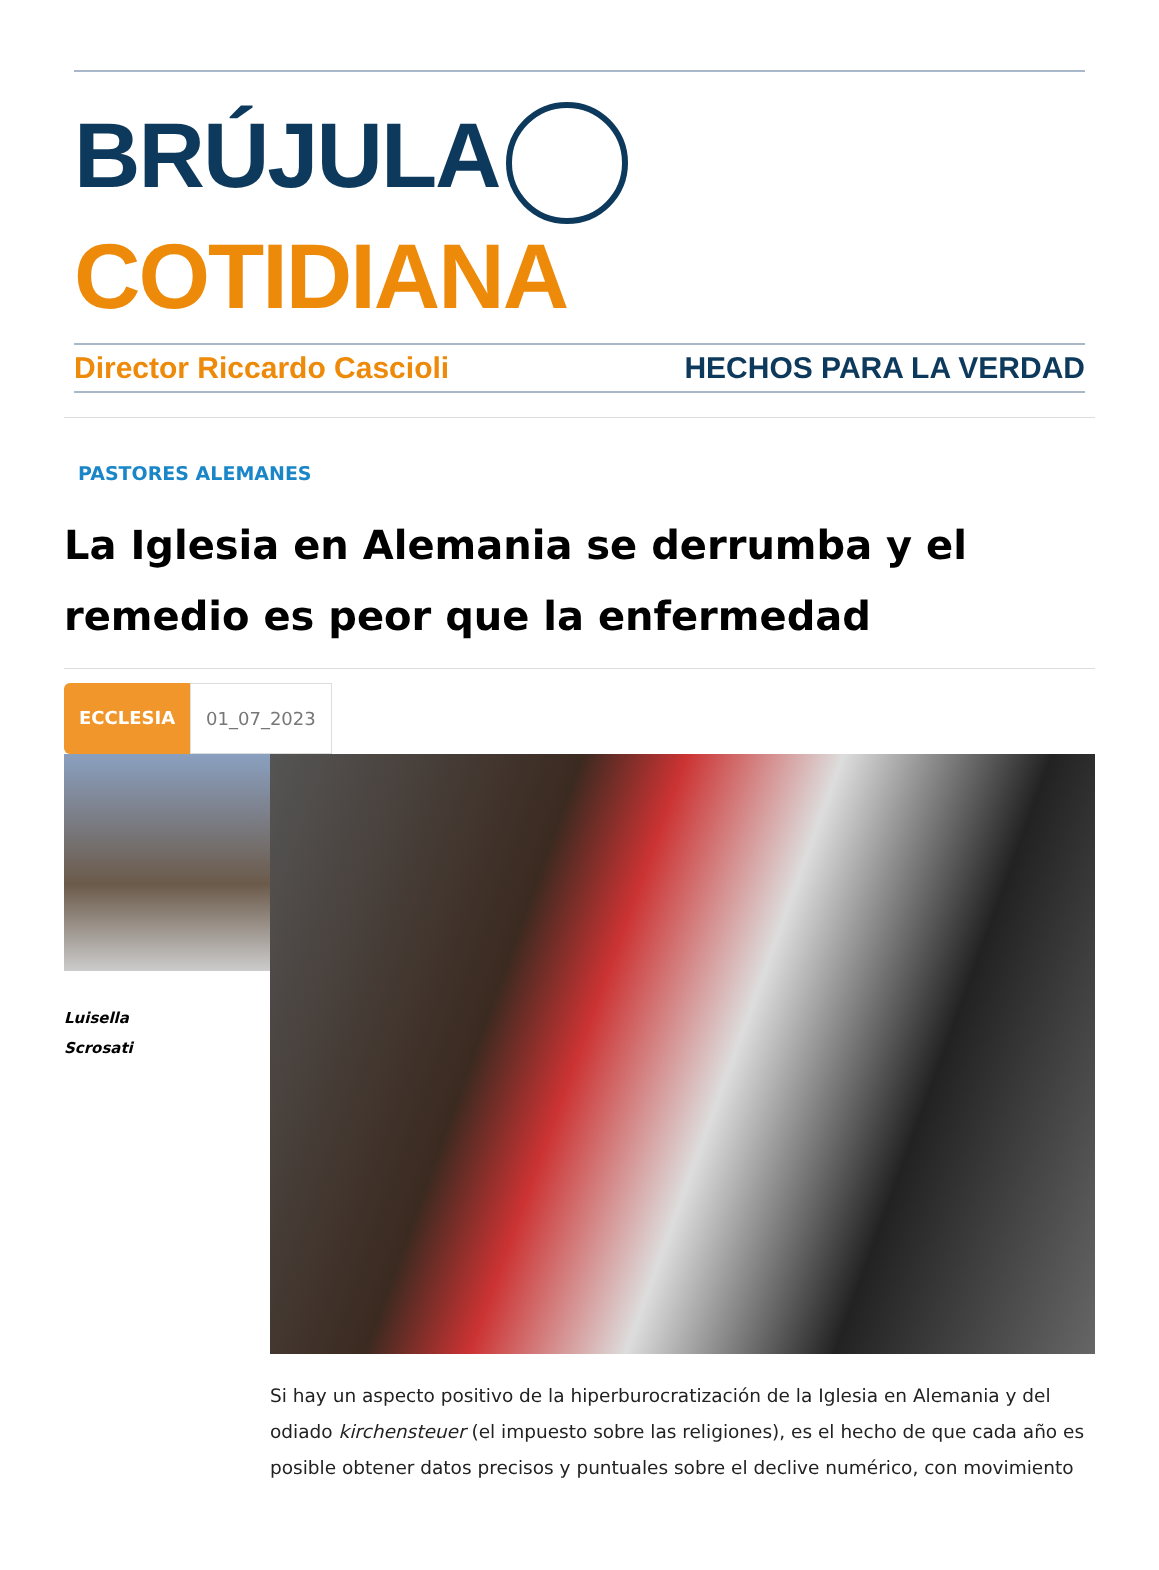BRÚJULA COTIDIANA
Director Riccardo Cascioli HECHOS PARA LA VERDAD
PASTORES ALEMANES
La Iglesia en Alemania se derrumba y el remedio es peor que la enfermedad
ECCLESIA 01_07_2023
Luisella
Scrosati
Si hay un aspecto positivo de la hiperburocratización de la Iglesia en Alemania y del odiado kirchensteuer (el impuesto sobre las religiones), es el hecho de que cada año es posible obtener datos precisos y puntuales sobre el declive numérico, con movimiento